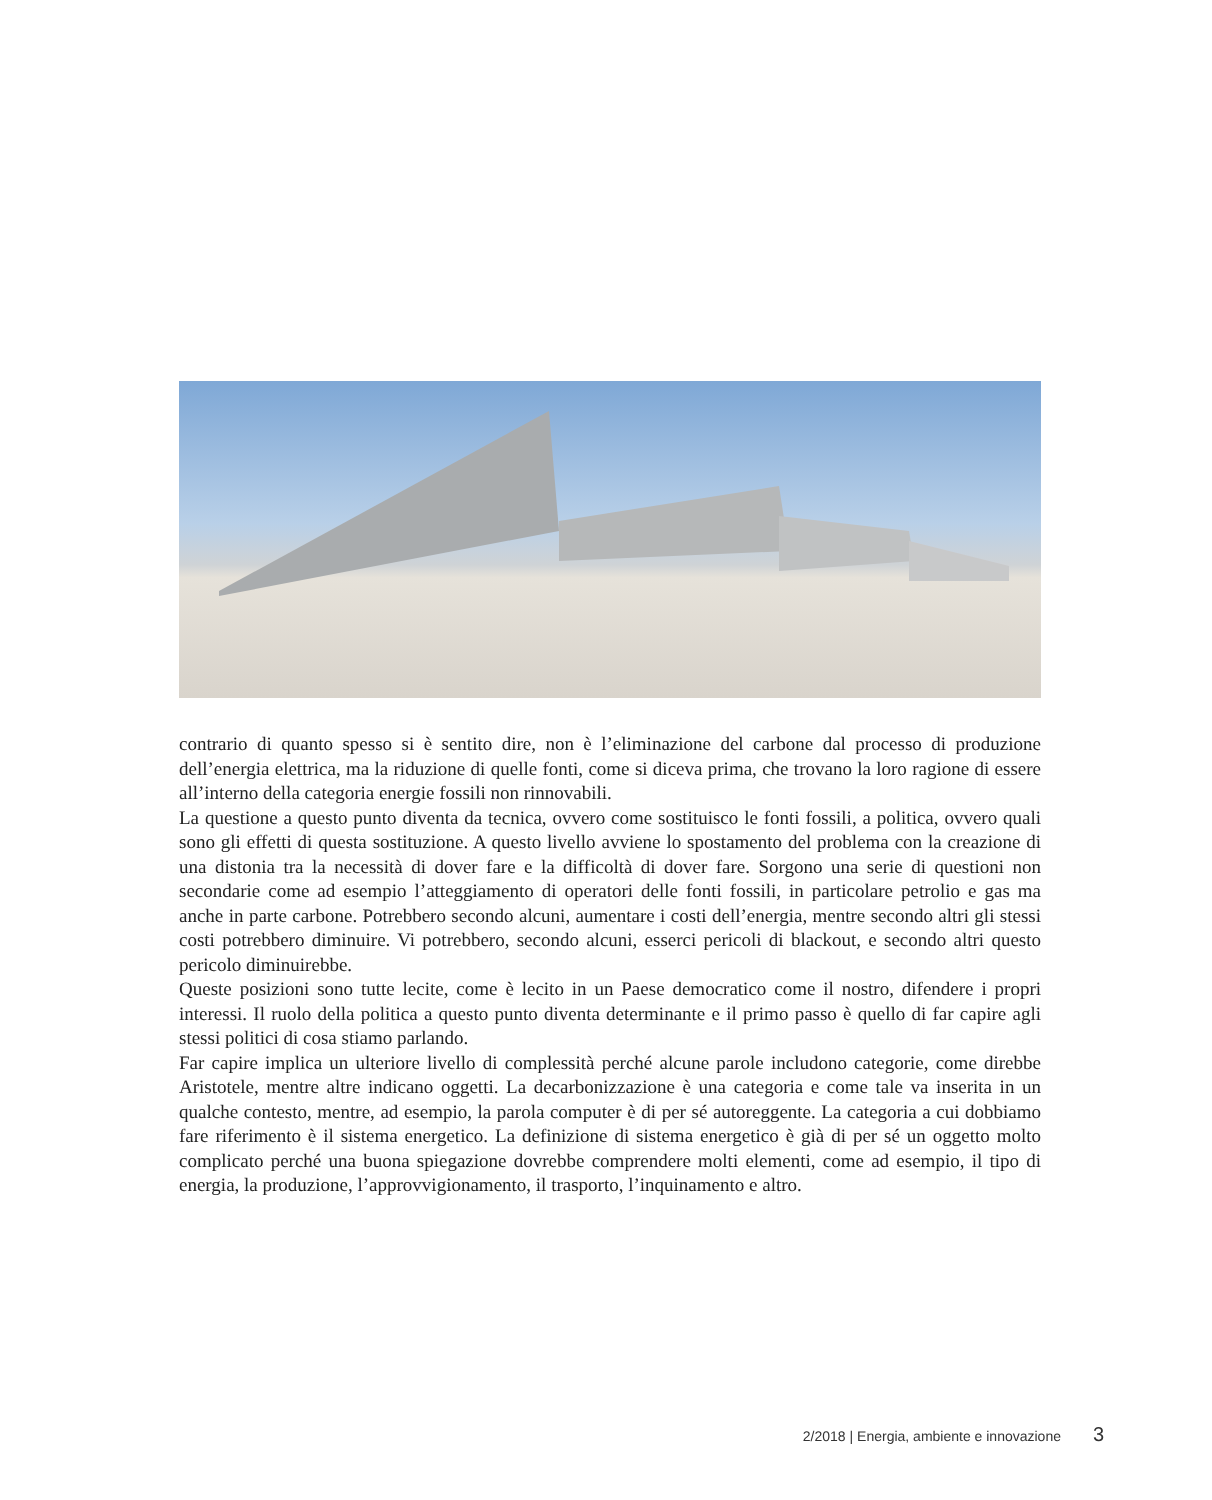contrario di quanto spesso si è sentito dire, non è l’eliminazione del carbone dal processo di produzione dell’energia elettrica, ma la riduzione di quelle fonti, come si diceva prima, che trovano la loro ragione di essere all’interno della categoria energie fossili non rinnovabili.
La questione a questo punto diventa da tecnica, ovvero come sostituisco le fonti fossili, a politica, ovvero quali sono gli effetti di questa sostituzione. A questo livello avviene lo spostamento del problema con la creazione di una distonia tra la necessità di dover fare e la difficoltà di dover fare. Sorgono una serie di questioni non secondarie come ad esempio l’atteggiamento di operatori delle fonti fossili, in particolare petrolio e gas ma anche in parte carbone. Potrebbero secondo alcuni, aumentare i costi dell’energia, mentre secondo altri gli stessi costi potrebbero diminuire. Vi potrebbero, secondo alcuni, esserci pericoli di blackout, e secondo altri questo pericolo diminuirebbe.
Queste posizioni sono tutte lecite, come è lecito in un Paese democratico come il nostro, difendere i propri interessi. Il ruolo della politica a questo punto diventa determinante e il primo passo è quello di far capire agli stessi politici di cosa stiamo parlando.
Far capire implica un ulteriore livello di complessità perché alcune parole includono categorie, come direbbe Aristotele, mentre altre indicano oggetti. La decarbonizzazione è una categoria e come tale va inserita in un qualche contesto, mentre, ad esempio, la parola computer è di per sé autoreggente. La categoria a cui dobbiamo fare riferimento è il sistema energetico. La definizione di sistema energetico è già di per sé un oggetto molto complicato perché una buona spiegazione dovrebbe comprendere molti elementi, come ad esempio, il tipo di energia, la produzione, l’approvvigionamento, il trasporto, l’inquinamento e altro.
2/2018 | Energia, ambiente e innovazione 3